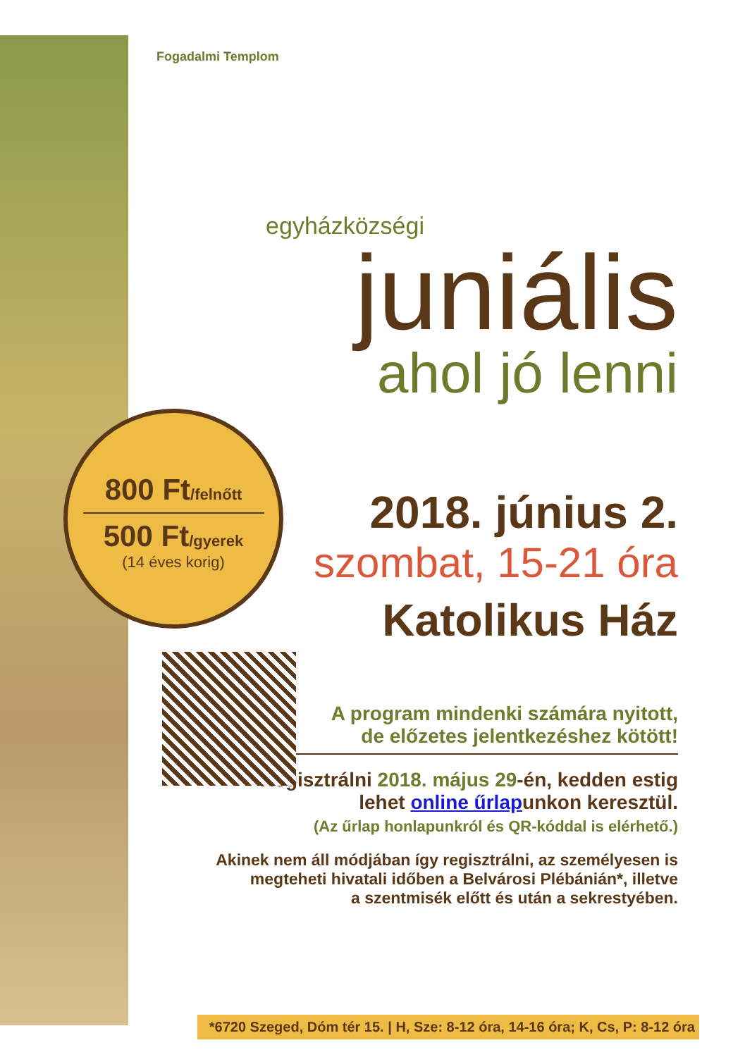Fogadalmi Templom
egyházközségi
juniális
ahol jó lenni
2018. június 2.
szombat, 15-21 óra
Katolikus Ház
A program mindenki számára nyitott,
de előzetes jelentkezéshez kötött!
Regisztrálni 2018. május 29-én, kedden estig
lehet online űrlapunkon keresztül.
(Az űrlap honlapunkról és QR-kóddal is elérhető.)
Akinek nem áll módjában így regisztrálni, az személyesen is
megteheti hivatali időben a Belvárosi Plébánián*, illetve
a szentmisék előtt és után a sekrestyében.
800 Ft/felnőtt
500 Ft/gyerek
(14 éves korig)
*6720 Szeged, Dóm tér 15. | H, Sze: 8-12 óra, 14-16 óra; K, Cs, P: 8-12 óra